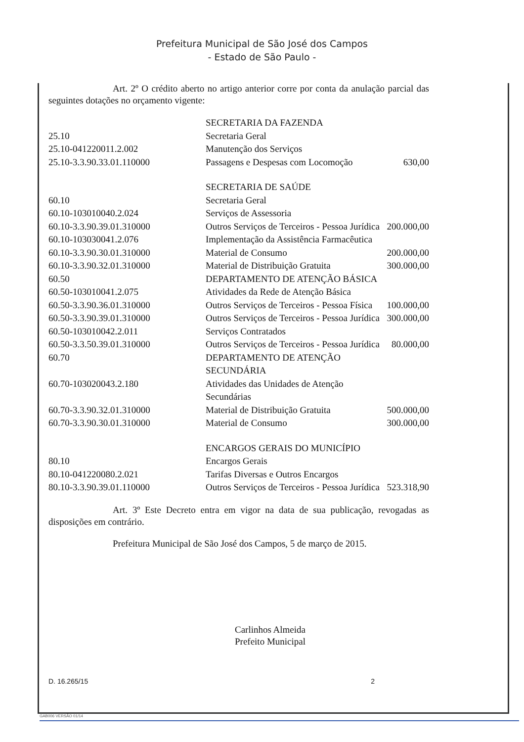Prefeitura Municipal de São José dos Campos
- Estado de São Paulo -
Art. 2º O crédito aberto no artigo anterior corre por conta da anulação parcial das seguintes dotações no orçamento vigente:
| | SECRETARIA DA FAZENDA | |
| 25.10 | Secretaria Geral | |
| 25.10-041220011.2.002 | Manutenção dos Serviços | |
| 25.10-3.3.90.33.01.110000 | Passagens e Despesas com Locomoção | 630,00 |
| | SECRETARIA DE SAÚDE | |
| 60.10 | Secretaria Geral | |
| 60.10-103010040.2.024 | Serviços de Assessoria | |
| 60.10-3.3.90.39.01.310000 | Outros Serviços de Terceiros - Pessoa Jurídica | 200.000,00 |
| 60.10-103030041.2.076 | Implementação da Assistência Farmacêutica | |
| 60.10-3.3.90.30.01.310000 | Material de Consumo | 200.000,00 |
| 60.10-3.3.90.32.01.310000 | Material de Distribuição Gratuita | 300.000,00 |
| 60.50 | DEPARTAMENTO DE ATENÇÃO BÁSICA | |
| 60.50-103010041.2.075 | Atividades da Rede de Atenção Básica | |
| 60.50-3.3.90.36.01.310000 | Outros Serviços de Terceiros - Pessoa Física | 100.000,00 |
| 60.50-3.3.90.39.01.310000 | Outros Serviços de Terceiros - Pessoa Jurídica | 300.000,00 |
| 60.50-103010042.2.011 | Serviços Contratados | |
| 60.50-3.3.50.39.01.310000 | Outros Serviços de Terceiros - Pessoa Jurídica | 80.000,00 |
| 60.70 | DEPARTAMENTO DE ATENÇÃO SECUNDÁRIA | |
| 60.70-103020043.2.180 | Atividades das Unidades de Atenção Secundárias | |
| 60.70-3.3.90.32.01.310000 | Material de Distribuição Gratuita | 500.000,00 |
| 60.70-3.3.90.30.01.310000 | Material de Consumo | 300.000,00 |
| | ENCARGOS GERAIS DO MUNICÍPIO | |
| 80.10 | Encargos Gerais | |
| 80.10-041220080.2.021 | Tarifas Diversas e Outros Encargos | |
| 80.10-3.3.90.39.01.110000 | Outros Serviços de Terceiros - Pessoa Jurídica | 523.318,90 |
Art. 3º Este Decreto entra em vigor na data de sua publicação, revogadas as disposições em contrário.
Prefeitura Municipal de São José dos Campos, 5 de março de 2015.
Carlinhos Almeida
Prefeito Municipal
D. 16.265/15 2
GAB006 VERSÃO 01/14